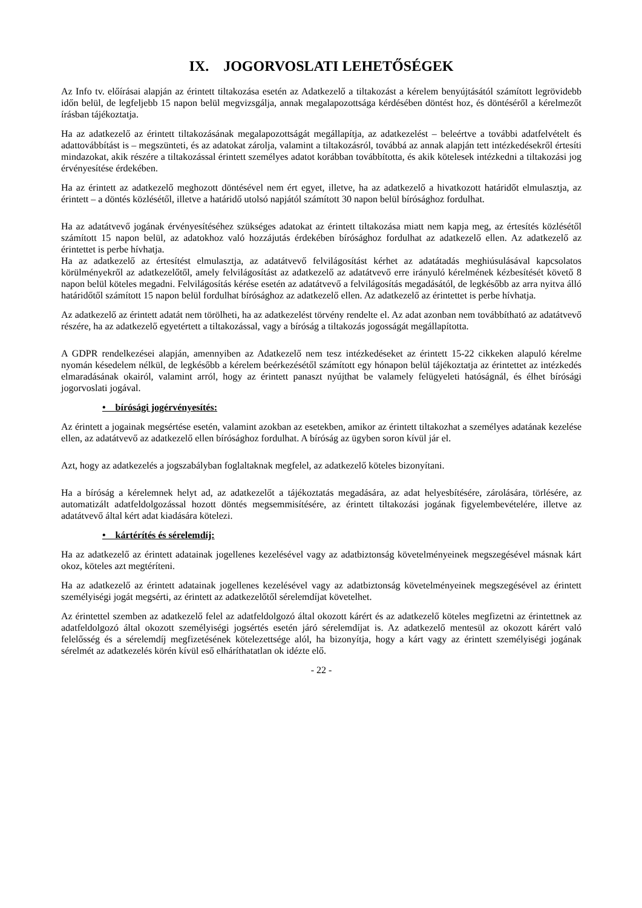IX. JOGORVOSLATI LEHETŐSÉGEK
Az Info tv. előírásai alapján az érintett tiltakozása esetén az Adatkezelő a tiltakozást a kérelem benyújtásától számított legrövidebb időn belül, de legfeljebb 15 napon belül megvizsgálja, annak megalapozottsága kérdésében döntést hoz, és döntéséről a kérelmezőt írásban tájékoztatja.
Ha az adatkezelő az érintett tiltakozásának megalapozottságát megállapítja, az adatkezelést – beleértve a további adatfelvételt és adattovábbítást is – megszünteti, és az adatokat zárolja, valamint a tiltakozásról, továbbá az annak alapján tett intézkedésekről értesíti mindazokat, akik részére a tiltakozással érintett személyes adatot korábban továbbította, és akik kötelesek intézkedni a tiltakozási jog érvényesítése érdekében.
Ha az érintett az adatkezelő meghozott döntésével nem ért egyet, illetve, ha az adatkezelő a hivatkozott határidőt elmulasztja, az érintett – a döntés közlésétől, illetve a határidő utolsó napjától számított 30 napon belül bírósághoz fordulhat.
Ha az adatátvevő jogának érvényesítéséhez szükséges adatokat az érintett tiltakozása miatt nem kapja meg, az értesítés közlésétől számított 15 napon belül, az adatokhoz való hozzájutás érdekében bírósághoz fordulhat az adatkezelő ellen. Az adatkezelő az érintettet is perbe hívhatja.
Ha az adatkezelő az értesítést elmulasztja, az adatátvevő felvilágosítást kérhet az adatátadás meghiúsulásával kapcsolatos körülményekről az adatkezelőtől, amely felvilágosítást az adatkezelő az adatátvevő erre irányuló kérelmének kézbesítését követő 8 napon belül köteles megadni. Felvilágosítás kérése esetén az adatátvevő a felvilágosítás megadásától, de legkésőbb az arra nyitva álló határidőtől számított 15 napon belül fordulhat bírósághoz az adatkezelő ellen. Az adatkezelő az érintettet is perbe hívhatja.
Az adatkezelő az érintett adatát nem törölheti, ha az adatkezelést törvény rendelte el. Az adat azonban nem továbbítható az adatátvevő részére, ha az adatkezelő egyetértett a tiltakozással, vagy a bíróság a tiltakozás jogosságát megállapította.
A GDPR rendelkezései alapján, amennyiben az Adatkezelő nem tesz intézkedéseket az érintett 15-22 cikkeken alapuló kérelme nyomán késedelem nélkül, de legkésőbb a kérelem beérkezésétől számított egy hónapon belül tájékoztatja az érintettet az intézkedés elmaradásának okairól, valamint arról, hogy az érintett panaszt nyújthat be valamely felügyeleti hatóságnál, és élhet bírósági jogorvoslati jogával.
• bírósági jogérvényesítés:
Az érintett a jogainak megsértése esetén, valamint azokban az esetekben, amikor az érintett tiltakozhat a személyes adatának kezelése ellen, az adatátvevő az adatkezelő ellen bírósághoz fordulhat. A bíróság az ügyben soron kívül jár el.
Azt, hogy az adatkezelés a jogszabályban foglaltaknak megfelel, az adatkezelő köteles bizonyítani.
Ha a bíróság a kérelemnek helyt ad, az adatkezelőt a tájékoztatás megadására, az adat helyesbítésére, zárolására, törlésére, az automatizált adatfeldolgozással hozott döntés megsemmisítésére, az érintett tiltakozási jogának figyelembevételére, illetve az adatátvevő által kért adat kiadására kötelezi.
• kártérítés és sérelemdíj:
Ha az adatkezelő az érintett adatainak jogellenes kezelésével vagy az adatbiztonság követelményeinek megszegésével másnak kárt okoz, köteles azt megtéríteni.
Ha az adatkezelő az érintett adatainak jogellenes kezelésével vagy az adatbiztonság követelményeinek megszegésével az érintett személyiségi jogát megsérti, az érintett az adatkezelőtől sérelemdíjat követelhet.
Az érintettel szemben az adatkezelő felel az adatfeldolgozó által okozott kárért és az adatkezelő köteles megfizetni az érintettnek az adatfeldolgozó által okozott személyiségi jogsértés esetén járó sérelemdíjat is. Az adatkezelő mentesül az okozott kárért való felelősség és a sérelemdíj megfizetésének kötelezettsége alól, ha bizonyítja, hogy a kárt vagy az érintett személyiségi jogának sérelmét az adatkezelés körén kívül eső elháríthatatlan ok idézte elő.
- 22 -